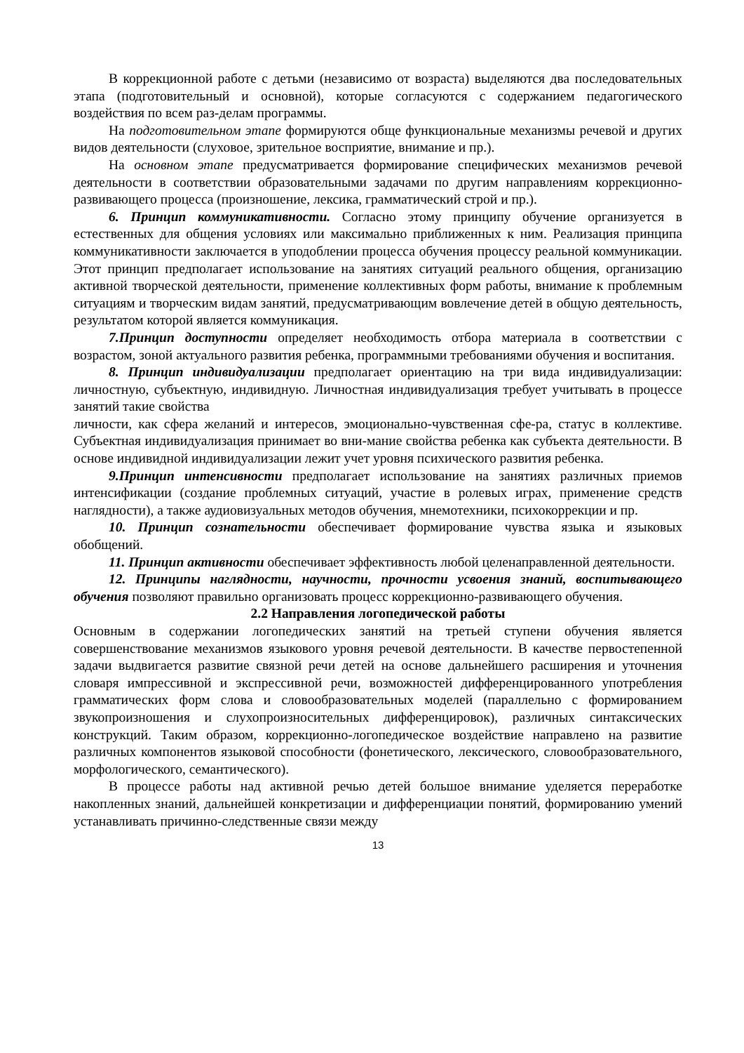В коррекционной работе с детьми (независимо от возраста) выделяются два последовательных этапа (подготовительный и основной), которые согласуются с содержанием педагогического воздействия по всем раз-делам программы.
На подготовительном этапе формируются обще функциональные механизмы речевой и других видов деятельности (слуховое, зрительное восприятие, внимание и пр.).
На основном этапе предусматривается формирование специфических механизмов речевой деятельности в соответствии образовательными задачами по другим направлениям коррекционно-развивающего процесса (произношение, лексика, грамматический строй и пр.).
6. Принцип коммуникативности. Согласно этому принципу обучение организуется в естественных для общения условиях или максимально приближенных к ним. Реализация принципа коммуникативности заключается в уподоблении процесса обучения процессу реальной коммуникации. Этот принцип предполагает использование на занятиях ситуаций реального общения, организацию активной творческой деятельности, применение коллективных форм работы, внимание к проблемным ситуациям и творческим видам занятий, предусматривающим вовлечение детей в общую деятельность, результатом которой является коммуникация.
7.Принцип доступности определяет необходимость отбора материала в соответствии с возрастом, зоной актуального развития ребенка, программными требованиями обучения и воспитания.
8. Принцип индивидуализации предполагает ориентацию на три вида индивидуализации: личностную, субъектную, индивидную. Личностная индивидуализация требует учитывать в процессе занятий такие свойства
личности, как сфера желаний и интересов, эмоционально-чувственная сфе-ра, статус в коллективе. Субъектная индивидуализация принимает во вни-мание свойства ребенка как субъекта деятельности. В основе индивидной индивидуализации лежит учет уровня психического развития ребенка.
9.Принцип интенсивности предполагает использование на занятиях различных приемов интенсификации (создание проблемных ситуаций, участие в ролевых играх, применение средств наглядности), а также аудиовизуальных методов обучения, мнемотехники, психокоррекции и пр.
10. Принцип сознательности обеспечивает формирование чувства языка и языковых обобщений.
11. Принцип активности обеспечивает эффективность любой целенаправленной деятельности.
12. Принципы наглядности, научности, прочности усвоения знаний, воспитывающего обучения позволяют правильно организовать процесс коррекционно-развивающего обучения.
2.2 Направления логопедической работы
Основным в содержании логопедических занятий на третьей ступени обучения является совершенствование механизмов языкового уровня речевой деятельности. В качестве первостепенной задачи выдвигается развитие связной речи детей на основе дальнейшего расширения и уточнения словаря импрессивной и экспрессивной речи, возможностей дифференцированного употребления грамматических форм слова и словообразовательных моделей (параллельно с формированием звукопроизношения и слухопроизносительных дифференцировок), различных синтаксических конструкций. Таким образом, коррекционно-логопедическое воздействие направлено на развитие различных компонентов языковой способности (фонетического, лексического, словообразовательного, морфологического, семантического).
В процессе работы над активной речью детей большое внимание уделяется переработке накопленных знаний, дальнейшей конкретизации и дифференциации понятий, формированию умений устанавливать причинно-следственные связи между
13